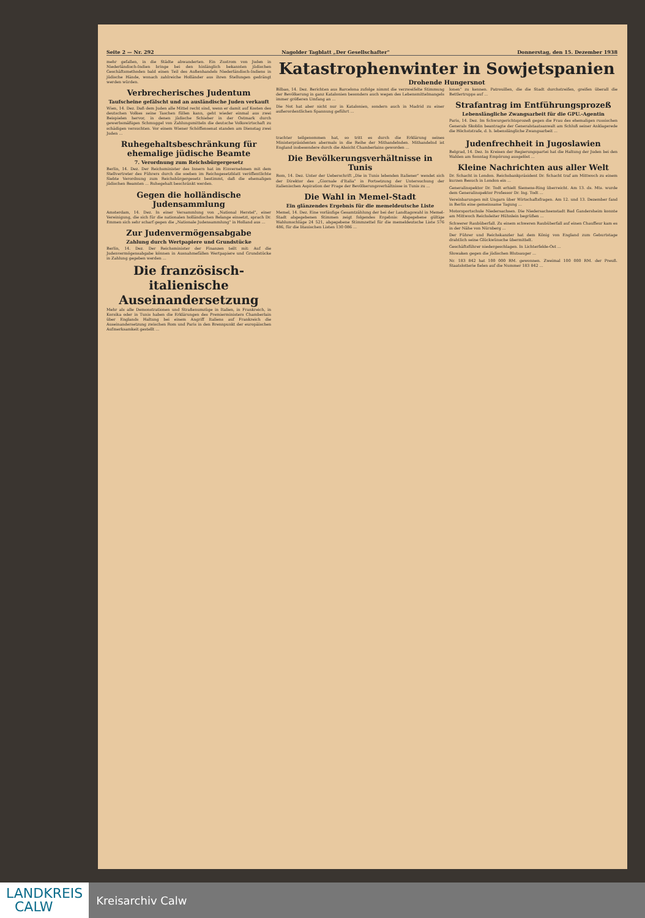Seite 2 — Nr. 292 Nagolder Tagblatt „Der Gesellschafter" Donnerstag, den 15. Dezember 1938
mehr gefallen, in die Städte abwanderten. Ein Zustrom von Juden in Niederländisch-Indien bringe bei den hinlänglich bekannten jüdischen Geschäftsmethoden bald einen Teil des Außenhandels Niederländisch-Indiens in jüdische Hände, wonach zahlreiche Holländer aus ihren Stellungen gedrängt werden würden.
Verbrecherisches Judentum
Taufscheine gefälscht und an ausländische Juden verkauft
Wien, 14. Dez. Daß dem Juden alle Mittel recht sind, wenn er damit auf Kosten des deutschen Volkes seine Taschen füllen kann, geht wieder einmal aus zwei Beispielen hervor, in denen jüdische Schieber in der Ostmark durch gewerbsmäßigen Schmuggel von Zahlungsmitteln die deutsche Volkswirtschaft zu schädigen versuchten. Vor einem Wiener Schöffensenat standen am Dienstag zwei Juden ...
Ruhegehaltsbeschränkung für ehemalige jüdische Beamte
7. Verordnung zum Reichsbürgergesetz
Berlin, 14. Dez. Der Reichsminister des Innern hat im Einvernehmen mit dem Stellvertreter des Führers durch die soeben im Reichsgesetzblatt veröffentlichte Siebte Verordnung zum Reichsbürgergesetz bestimmt, daß die ehemaligen jüdischen Beamten ... Ruhegehalt beschränkt werden.
Gegen die holländische Judensammlung
Amsterdam, 14. Dez. In einer Versammlung von „National Herstel", einer Vereinigung, die sich für die nationalen holländischen Belange einsetzt, sprach Dr. Emmen sich sehr scharf gegen die „Nationale Judensammlung" in Holland aus ...
Zur Judenvermögensabgabe
Zahlung durch Wertpapiere und Grundstücke
Berlin, 14. Dez. Der Reichsminister der Finanzen teilt mit: Auf die Judenvermögensabgabe können in Ausnahmefällen Wertpapiere und Grundstücke in Zahlung gegeben werden ...
Die französisch-italienische Auseinandersetzung
Mehr als alle Demonstrationen und Straßenumzüge in Italien, in Frankreich, in Korsika oder in Tunis haben die Erklärungen des Premierministers Chamberlain über Englands Haltung bei einem Angriff Italiens auf Frankreich die Auseinandersetzung zwischen Rom und Paris in den Brennpunkt der europäischen Aufmerksamkeit gestellt ...
Katastrophenwinter in Sowjetspanien
Drohende Hungersnot
Bilbao, 14. Dez. Berichten aus Barcelona zufolge nimmt die verzweifelte Stimmung der Bevölkerung in ganz Katalonien besonders auch wegen des Lebensmittelmangels immer größeren Umfang an ...
Die Not hat aber nicht nur in Katalonien, sondern auch in Madrid zu einer außerordentlichen Spannung geführt ...
lonen" zu kennen. Patrouillen, die die Stadt durchstreifen, greifen überall die Bettlertrupps auf ...
Strafantrag im Entführungsprozeß
Lebenslängliche Zwangsarbeit für die GPU.-Agentin
Paris, 14. Dez. Im Schwurgerichtsprozeß gegen die Frau des ehemaligen russischen Generals Skoblin beantragte der Generalstaatsanwalt am Schluß seiner Anklagerede die Höchststrafe, d. h. lebenslängliche Zwangsarbeit ...
trachter teilgenommen hat, so tritt es durch die Erklärung seines Ministerpräsidenten abermals in die Reihe der Mithandelnden. Mithandelnd ist England insbesondere durch die Absicht Chamberlains geworden ...
Die Bevölkerungsverhältnisse in Tunis
Rom, 14. Dez. Unter der Ueberschrift „Die in Tunis lebenden Italiener" wendet sich der Direktor des „Giornale d'Italia" in Fortsetzung der Untersuchung der italienischen Aspiration der Frage der Bevölkerungsverhältnisse in Tunis zu ...
Die Wahl in Memel-Stadt
Ein glänzendes Ergebnis für die memeldeutsche Liste
Memel, 14. Dez. Eine vorläufige Gesamtzählung der bei der Landtagswahl in Memel-Stadt abgegebenen Stimmen zeigt folgendes Ergebnis: Abgegebene gültige Wahlumschläge 24 521, abgegebene Stimmzettel für die memeldeutsche Liste 576 486, für die litauischen Listen 130 086 ...
Judenfrechheit in Jugoslawien
Belgrad, 14. Dez. In Kreisen der Regierungspartei hat die Haltung der Juden bei den Wahlen am Sonntag Empörung ausgelöst ...
Kleine Nachrichten aus aller Welt
Dr. Schacht in London. Reichsbankpräsident Dr. Schacht traf am Mittwoch zu einem kurzen Besuch in London ein ...
Generalinspektor Dr. Todt erhielt Siemens-Ring überreicht. Am 13. ds. Mts. wurde dem Generalinspektor Professor Dr. Ing. Todt ...
Vereinbarungen mit Ungarn über Wirtschaftsfragen. Am 12. und 13. Dezember fand in Berlin eine gemeinsame Tagung ...
Motorsportschule Niedersachsen. Die Niedersachsenstadt Bad Gandersheim konnte am Mittwoch Reichsleiter Hühnlein begrüßen ...
Schwerer Raubüberfall. Zu einem schweren Raubüberfall auf einen Chauffeur kam es in der Nähe von Nürnberg ...
Der Führer und Reichskanzler hat dem König von England zum Geburtstage drahtlich seine Glückwünsche übermittelt.
Geschäftsführer niedergeschlagen. In Lichterfelde-Ost ...
Slowaken gegen die jüdischen Blutsauger ...
Nr. 183 842 hat 100 000 RM. gewonnen. Zweimal 100 000 RM. der Preuß. Staatslotterie fielen auf die Nummer 183 842 ...
LANDKREIS
CALW
Kreisarchiv Calw